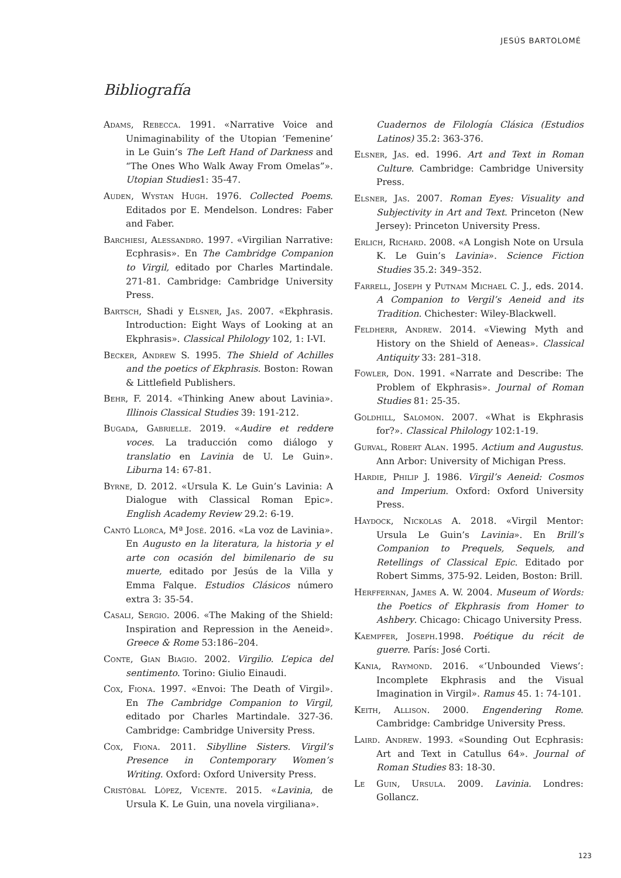JESÚS BARTOLOMÉ
Bibliografía
Adams, Rebecca. 1991. «Narrative Voice and Unimaginability of the Utopian ‘Femenine’ in Le Guin’s The Left Hand of Darkness and “The Ones Who Walk Away From Omelas”». Utopian Studies1: 35-47.
Auden, Wystan Hugh. 1976. Collected Poems. Editados por E. Mendelson. Londres: Faber and Faber.
Barchiesi, Alessandro. 1997. «Virgilian Narrative: Ecphrasis». En The Cambridge Companion to Virgil, editado por Charles Martindale. 271-81. Cambridge: Cambridge University Press.
Bartsch, Shadi y Elsner, Jas. 2007. «Ekphrasis. Introduction: Eight Ways of Looking at an Ekphrasis». Classical Philology 102, 1: I-VI.
Becker, Andrew S. 1995. The Shield of Achilles and the poetics of Ekphrasis. Boston: Rowan & Littlefield Publishers.
Behr, F. 2014. «Thinking Anew about Lavinia». Illinois Classical Studies 39: 191-212.
Bugada, Gabrielle. 2019. «Audire et reddere voces. La traducción como diálogo y translatio en Lavinia de U. Le Guin». Liburna 14: 67-81.
Byrne, D. 2012. «Ursula K. Le Guin’s Lavinia: A Dialogue with Classical Roman Epic». English Academy Review 29.2: 6-19.
Cantó Llorca, Mª José. 2016. «La voz de Lavinia». En Augusto en la literatura, la historia y el arte con ocasión del bimilenario de su muerte, editado por Jesús de la Villa y Emma Falque. Estudios Clásicos número extra 3: 35-54.
Casali, Sergio. 2006. «The Making of the Shield: Inspiration and Repression in the Aeneid». Greece & Rome 53:186–204.
Conte, Gian Biagio. 2002. Virgilio. L’epica del sentimento. Torino: Giulio Einaudi.
Cox, Fiona. 1997. «Envoi: The Death of Virgil». En The Cambridge Companion to Virgil, editado por Charles Martindale. 327-36. Cambridge: Cambridge University Press.
Cox, Fiona. 2011. Sibylline Sisters. Virgil’s Presence in Contemporary Women’s Writing. Oxford: Oxford University Press.
Cristóbal López, Vicente. 2015. «Lavinia, de Ursula K. Le Guin, una novela virgiliana».
Cuadernos de Filología Clásica (Estudios Latinos) 35.2: 363-376.
Elsner, Jas. ed. 1996. Art and Text in Roman Culture. Cambridge: Cambridge University Press.
Elsner, Jas. 2007. Roman Eyes: Visuality and Subjectivity in Art and Text. Princeton (New Jersey): Princeton University Press.
Erlich, Richard. 2008. «A Longish Note on Ursula K. Le Guin’s Lavinia». Science Fiction Studies 35.2: 349–352.
Farrell, Joseph y Putnam Michael C. J., eds. 2014. A Companion to Vergil’s Aeneid and its Tradition. Chichester: Wiley-Blackwell.
Feldherr, Andrew. 2014. «Viewing Myth and History on the Shield of Aeneas». Classical Antiquity 33: 281–318.
Fowler, Don. 1991. «Narrate and Describe: The Problem of Ekphrasis». Journal of Roman Studies 81: 25-35.
Goldhill, Salomon. 2007. «What is Ekphrasis for?». Classical Philology 102:1-19.
Gurval, Robert Alan. 1995. Actium and Augustus. Ann Arbor: University of Michigan Press.
Hardie, Philip J. 1986. Virgil’s Aeneid: Cosmos and Imperium. Oxford: Oxford University Press.
Haydock, Nickolas A. 2018. «Virgil Mentor: Ursula Le Guin’s Lavinia». En Brill’s Companion to Prequels, Sequels, and Retellings of Classical Epic. Editado por Robert Simms, 375-92. Leiden, Boston: Brill.
Herffernan, James A. W. 2004. Museum of Words: the Poetics of Ekphrasis from Homer to Ashbery. Chicago: Chicago University Press.
Kaempfer, Joseph.1998. Poétique du récit de guerre. París: José Corti.
Kania, Raymond. 2016. «‘Unbounded Views’: Incomplete Ekphrasis and the Visual Imagination in Virgil». Ramus 45. 1: 74-101.
Keith, Allison. 2000. Engendering Rome. Cambridge: Cambridge University Press.
Laird. Andrew. 1993. «Sounding Out Ecphrasis: Art and Text in Catullus 64». Journal of Roman Studies 83: 18-30.
Le Guin, Ursula. 2009. Lavinia. Londres: Gollancz.
123